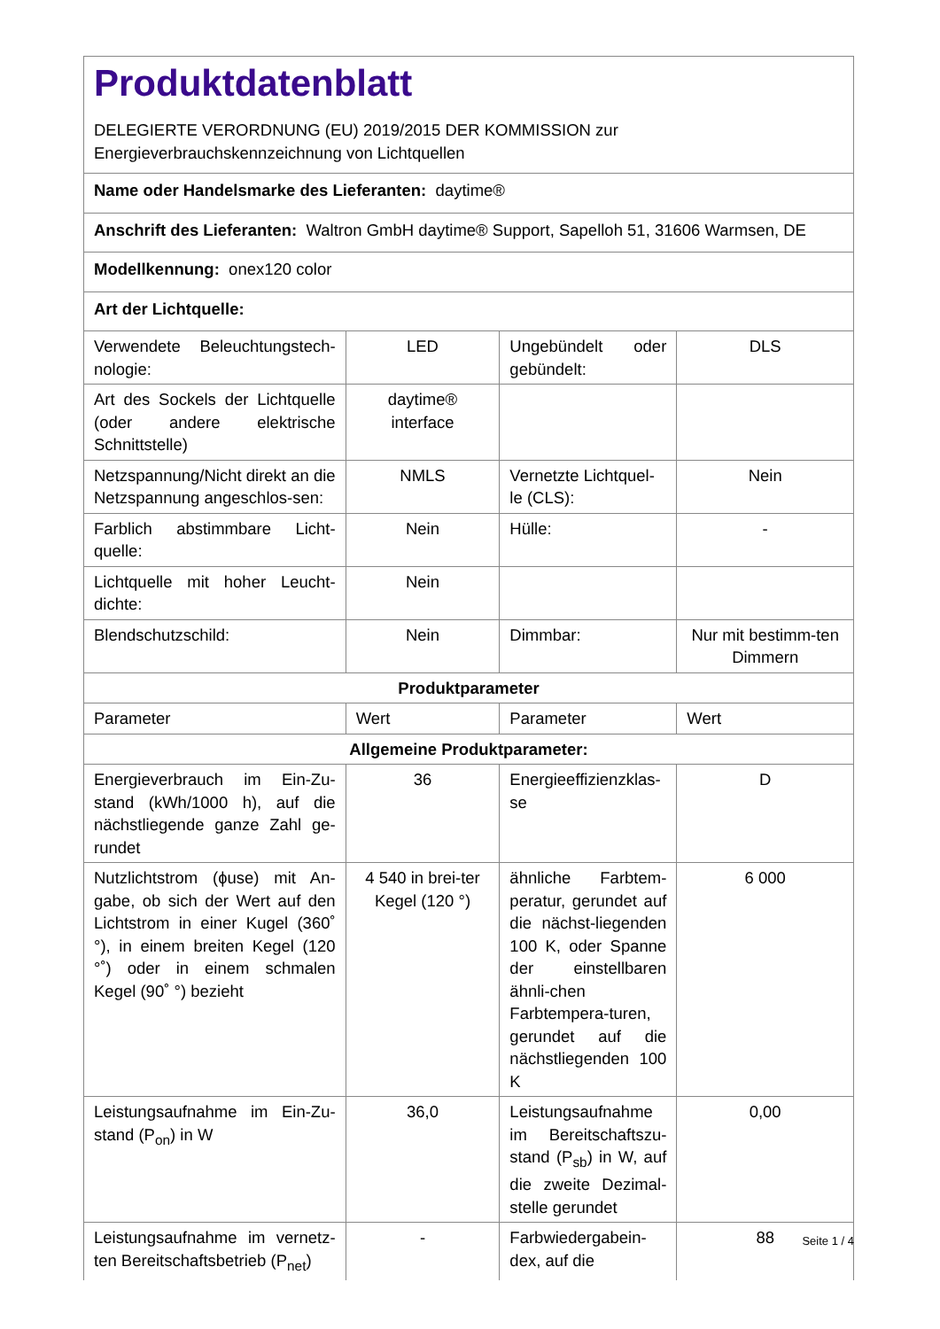| Produktdatenblatt DELEGIERTE VERORDNUNG (EU) 2019/2015 DER KOMMISSION zur Energieverbrauchskennzeichnung von Lichtquellen | | | |
| Name oder Handelsmarke des Lieferanten: daytime® | | | |
| Anschrift des Lieferanten: Waltron GmbH daytime® Support, Sapelloh 51, 31606 Warmsen, DE | | | |
| Modellkennung: onex120 color | | | |
| Art der Lichtquelle: | | | |
| Verwendete Beleuchtungstech-nologie: | LED | Ungebündelt oder gebündelt: | DLS |
| Art des Sockels der Lichtquelle (oder andere elektrische Schnittstelle) | daytime® interface | | |
| Netzspannung/Nicht direkt an die Netzspannung angeschlos-sen: | NMLS | Vernetzte Lichtquel-le (CLS): | Nein |
| Farblich abstimmbare Licht-quelle: | Nein | Hülle: | - |
| Lichtquelle mit hoher Leucht-dichte: | Nein | | |
| Blendschutzschild: | Nein | Dimmbar: | Nur mit bestimm-ten Dimmern |
| Produktparameter | | | |
| Parameter | Wert | Parameter | Wert |
| Allgemeine Produktparameter: | | | |
| Energieverbrauch im Ein-Zu-stand (kWh/1000 h), auf die nächstliegende ganze Zahl ge-rundet | 36 | Energieeffizienzklas-se | D |
| Nutzlichtstrom (ɸuse) mit An-gabe, ob sich der Wert auf den Lichtstrom in einer Kugel (360˚ °), in einem breiten Kegel (120 °˚) oder in einem schmalen Kegel (90˚ °) bezieht | 4 540 in brei-ter Kegel (120 °) | ähnliche Farbtem-peratur, gerundet auf die nächst-liegenden 100 K, oder Spanne der einstellbaren ähnli-chen Farbtempera-turen, gerundet auf die nächstliegenden 100 K | 6 000 |
| Leistungsaufnahme im Ein-Zu-stand (P<sub>on</sub>) in W | 36,0 | Leistungsaufnahme im Bereitschaftszu-stand (P<sub>sb</sub>) in W, auf die zweite Dezimal-stelle gerundet | 0,00 |
| Leistungsaufnahme im vernetz-ten Bereitschaftsbetrieb (P<sub>net</sub>) | - | Farbwiedergabein-dex, auf die | 88 |
Seite 1 / 4